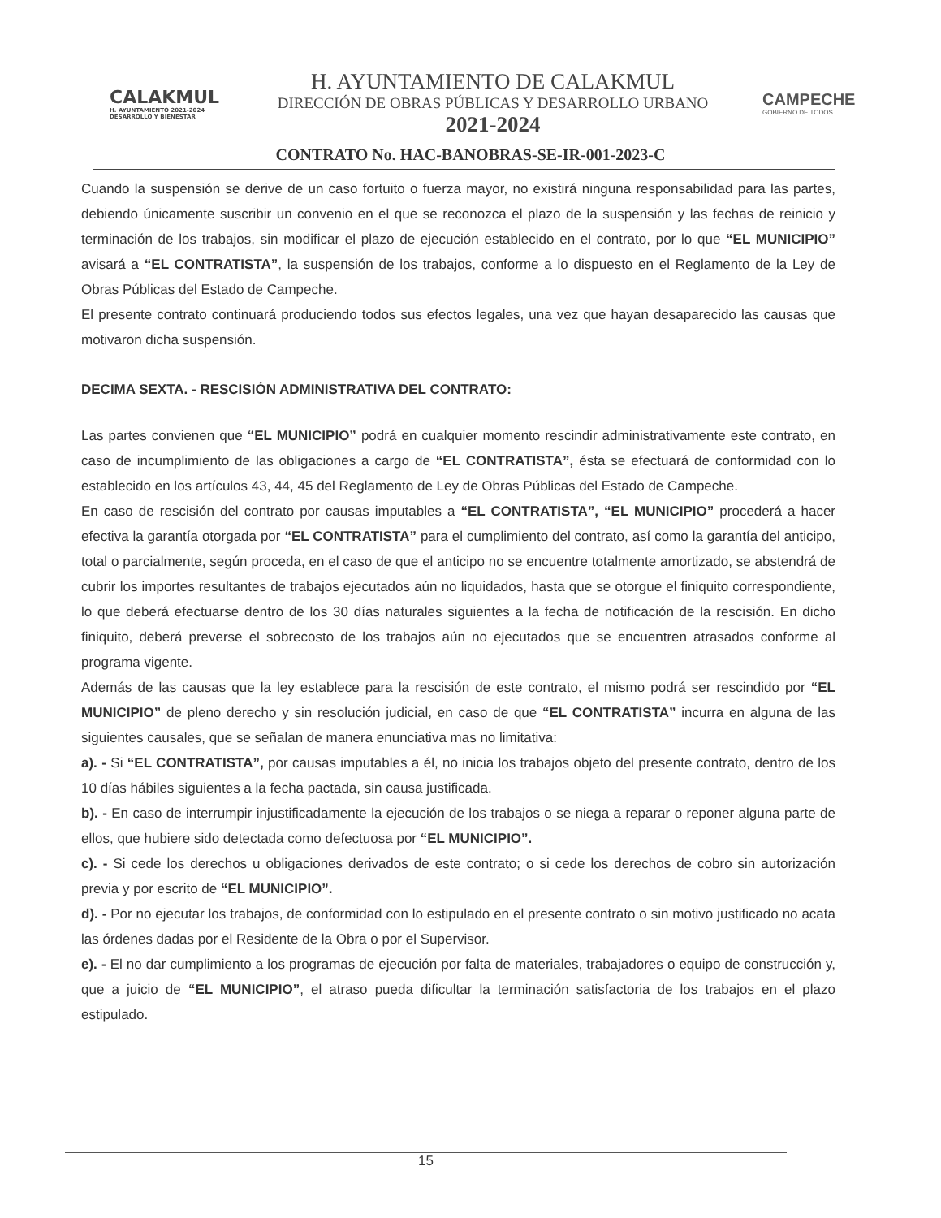CALAKMUL
H. AYUNTAMIENTO 2021-2024 DESARROLLO Y BIENESTAR
H. AYUNTAMIENTO DE CALAKMUL
DIRECCIÓN DE OBRAS PÚBLICAS Y DESARROLLO URBANO
2021-2024
CAMPECHE
GOBIERNO DE TODOS
CONTRATO No. HAC-BANOBRAS-SE-IR-001-2023-C
Cuando la suspensión se derive de un caso fortuito o fuerza mayor, no existirá ninguna responsabilidad para las partes, debiendo únicamente suscribir un convenio en el que se reconozca el plazo de la suspensión y las fechas de reinicio y terminación de los trabajos, sin modificar el plazo de ejecución establecido en el contrato, por lo que “EL MUNICIPIO” avisará a “EL CONTRATISTA”, la suspensión de los trabajos, conforme a lo dispuesto en el Reglamento de la Ley de Obras Públicas del Estado de Campeche.
El presente contrato continuará produciendo todos sus efectos legales, una vez que hayan desaparecido las causas que motivaron dicha suspensión.
DECIMA SEXTA. - RESCISIÓN ADMINISTRATIVA DEL CONTRATO:
Las partes convienen que “EL MUNICIPIO” podrá en cualquier momento rescindir administrativamente este contrato, en caso de incumplimiento de las obligaciones a cargo de “EL CONTRATISTA”, ésta se efectuará de conformidad con lo establecido en los artículos 43, 44, 45 del Reglamento de Ley de Obras Públicas del Estado de Campeche.
En caso de rescisión del contrato por causas imputables a “EL CONTRATISTA”, “EL MUNICIPIO” procederá a hacer efectiva la garantía otorgada por “EL CONTRATISTA” para el cumplimiento del contrato, así como la garantía del anticipo, total o parcialmente, según proceda, en el caso de que el anticipo no se encuentre totalmente amortizado, se abstendrá de cubrir los importes resultantes de trabajos ejecutados aún no liquidados, hasta que se otorgue el finiquito correspondiente, lo que deberá efectuarse dentro de los 30 días naturales siguientes a la fecha de notificación de la rescisión. En dicho finiquito, deberá preverse el sobrecosto de los trabajos aún no ejecutados que se encuentren atrasados conforme al programa vigente.
Además de las causas que la ley establece para la rescisión de este contrato, el mismo podrá ser rescindido por “EL MUNICIPIO” de pleno derecho y sin resolución judicial, en caso de que “EL CONTRATISTA” incurra en alguna de las siguientes causales, que se señalan de manera enunciativa mas no limitativa:
a). - Si “EL CONTRATISTA”, por causas imputables a él, no inicia los trabajos objeto del presente contrato, dentro de los 10 días hábiles siguientes a la fecha pactada, sin causa justificada.
b). - En caso de interrumpir injustificadamente la ejecución de los trabajos o se niega a reparar o reponer alguna parte de ellos, que hubiere sido detectada como defectuosa por “EL MUNICIPIO”.
c). - Si cede los derechos u obligaciones derivados de este contrato; o si cede los derechos de cobro sin autorización previa y por escrito de “EL MUNICIPIO”.
d). - Por no ejecutar los trabajos, de conformidad con lo estipulado en el presente contrato o sin motivo justificado no acata las órdenes dadas por el Residente de la Obra o por el Supervisor.
e). - El no dar cumplimiento a los programas de ejecución por falta de materiales, trabajadores o equipo de construcción y, que a juicio de “EL MUNICIPIO”, el atraso pueda dificultar la terminación satisfactoria de los trabajos en el plazo estipulado.
15